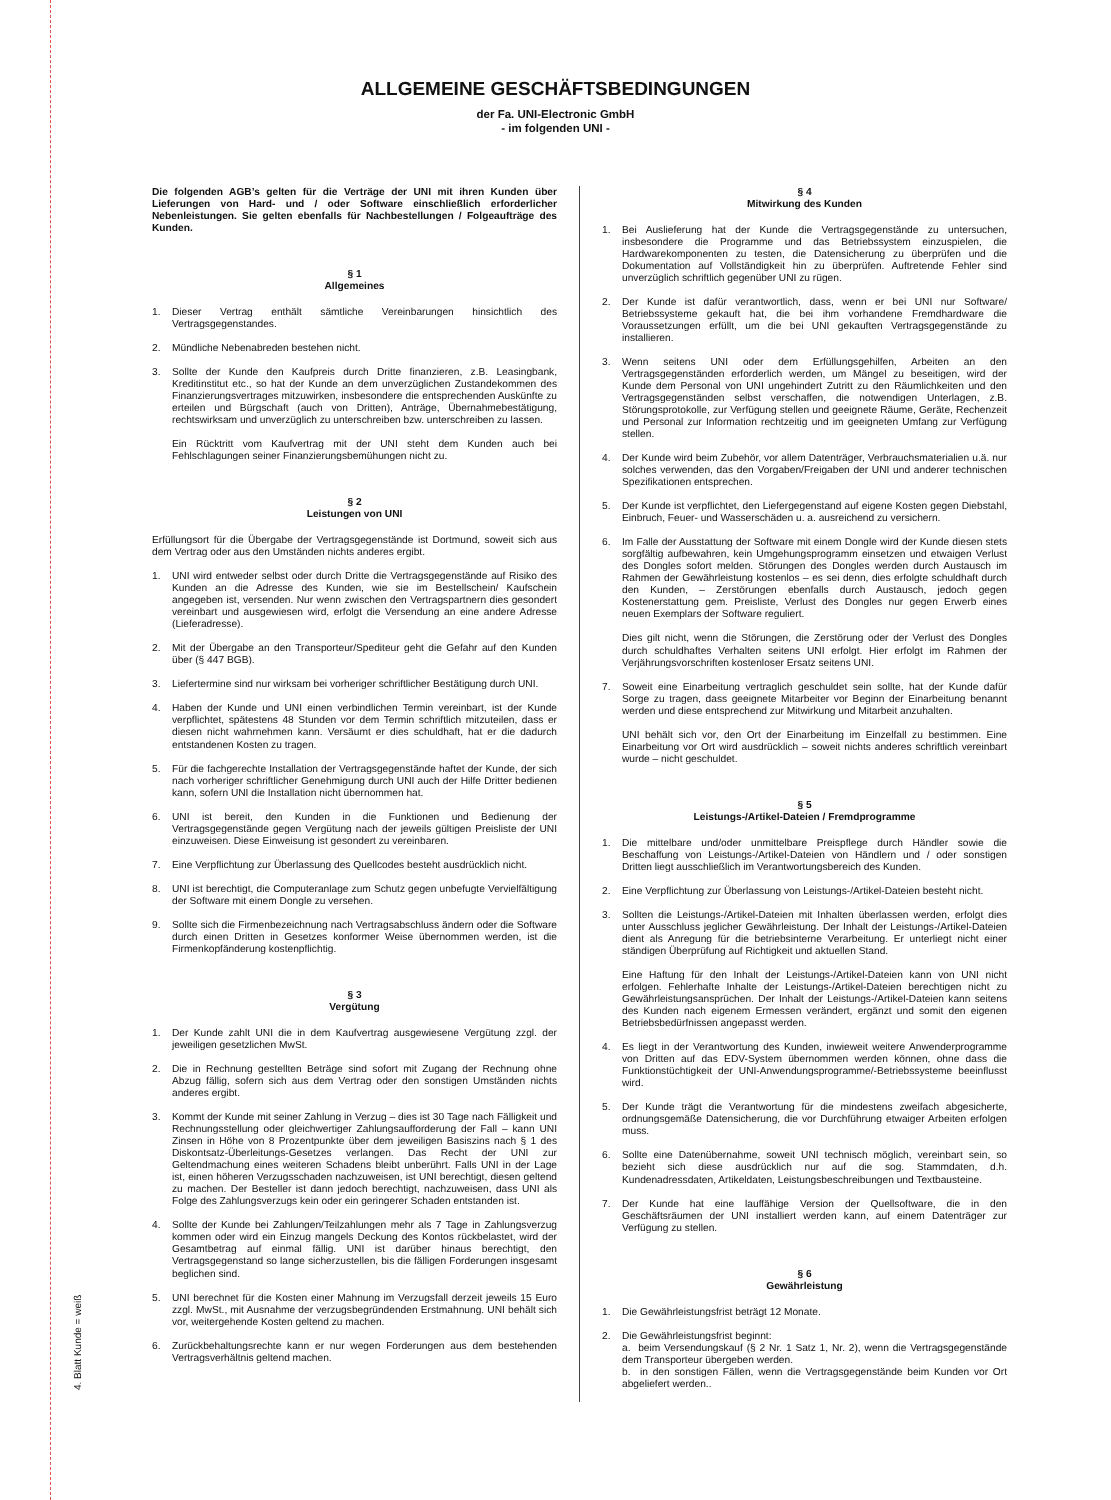4. Blatt Kunde = weiß
ALLGEMEINE GESCHÄFTSBEDINGUNGEN
der Fa. UNI-Electronic GmbH
- im folgenden UNI -
Die folgenden AGB’s gelten für die Verträge der UNI mit ihren Kunden über Lieferungen von Hard- und / oder Software einschließlich erforderlicher Nebenleistungen. Sie gelten ebenfalls für Nachbestellungen / Folgeaufträge des Kunden.
§ 1
Allgemeines
1. Dieser Vertrag enthält sämtliche Vereinbarungen hinsichtlich des Vertragsgegenstandes.
2. Mündliche Nebenabreden bestehen nicht.
3. Sollte der Kunde den Kaufpreis durch Dritte finanzieren, z.B. Leasingbank, Kreditinstitut etc., so hat der Kunde an dem unverzüglichen Zustandekommen des Finanzierungsvertrages mitzuwirken, insbesondere die entsprechenden Auskünfte zu erteilen und Bürgschaft (auch von Dritten), Anträge, Übernahmebestätigung, rechtswirksam und unverzüglich zu unterschreiben bzw. unterschreiben zu lassen.
Ein Rücktritt vom Kaufvertrag mit der UNI steht dem Kunden auch bei Fehlschlagungen seiner Finanzierungsbemühungen nicht zu.
§ 2
Leistungen von UNI
Erfüllungsort für die Übergabe der Vertragsgegenstände ist Dortmund, soweit sich aus dem Vertrag oder aus den Umständen nichts anderes ergibt.
1. UNI wird entweder selbst oder durch Dritte die Vertragsgegenstände auf Risiko des Kunden an die Adresse des Kunden, wie sie im Bestellschein/ Kaufschein angegeben ist, versenden. Nur wenn zwischen den Vertragspartnern dies gesondert vereinbart und ausgewiesen wird, erfolgt die Versendung an eine andere Adresse (Lieferadresse).
2. Mit der Übergabe an den Transporteur/Spediteur geht die Gefahr auf den Kunden über (§ 447 BGB).
3. Liefertermine sind nur wirksam bei vorheriger schriftlicher Bestätigung durch UNI.
4. Haben der Kunde und UNI einen verbindlichen Termin vereinbart, ist der Kunde verpflichtet, spätestens 48 Stunden vor dem Termin schriftlich mitzuteilen, dass er diesen nicht wahrnehmen kann. Versäumt er dies schuldhaft, hat er die dadurch entstandenen Kosten zu tragen.
5. Für die fachgerechte Installation der Vertragsgegenstände haftet der Kunde, der sich nach vorheriger schriftlicher Genehmigung durch UNI auch der Hilfe Dritter bedienen kann, sofern UNI die Installation nicht übernommen hat.
6. UNI ist bereit, den Kunden in die Funktionen und Bedienung der Vertragsgegenstände gegen Vergütung nach der jeweils gültigen Preisliste der UNI einzuweisen. Diese Einweisung ist gesondert zu vereinbaren.
7. Eine Verpflichtung zur Überlassung des Quellcodes besteht ausdrücklich nicht.
8. UNI ist berechtigt, die Computeranlage zum Schutz gegen unbefugte Vervielfältigung der Software mit einem Dongle zu versehen.
9. Sollte sich die Firmenbezeichnung nach Vertragsabschluss ändern oder die Software durch einen Dritten in Gesetzes konformer Weise übernommen werden, ist die Firmenkopfänderung kostenpflichtig.
§ 3
Vergütung
1. Der Kunde zahlt UNI die in dem Kaufvertrag ausgewiesene Vergütung zzgl. der jeweiligen gesetzlichen MwSt.
2. Die in Rechnung gestellten Beträge sind sofort mit Zugang der Rechnung ohne Abzug fällig, sofern sich aus dem Vertrag oder den sonstigen Umständen nichts anderes ergibt.
3. Kommt der Kunde mit seiner Zahlung in Verzug – dies ist 30 Tage nach Fälligkeit und Rechnungsstellung oder gleichwertiger Zahlungsaufforderung der Fall – kann UNI Zinsen in Höhe von 8 Prozentpunkte über dem jeweiligen Basiszins nach § 1 des Diskontsatz-Überleitungs-Gesetzes verlangen. Das Recht der UNI zur Geltendmachung eines weiteren Schadens bleibt unberührt. Falls UNI in der Lage ist, einen höheren Verzugsschaden nachzuweisen, ist UNI berechtigt, diesen geltend zu machen. Der Besteller ist dann jedoch berechtigt, nachzuweisen, dass UNI als Folge des Zahlungsverzugs kein oder ein geringerer Schaden entstanden ist.
4. Sollte der Kunde bei Zahlungen/Teilzahlungen mehr als 7 Tage in Zahlungsverzug kommen oder wird ein Einzug mangels Deckung des Kontos rückbelastet, wird der Gesamtbetrag auf einmal fällig. UNI ist darüber hinaus berechtigt, den Vertragsgegenstand so lange sicherzustellen, bis die fälligen Forderungen insgesamt beglichen sind.
5. UNI berechnet für die Kosten einer Mahnung im Verzugsfall derzeit jeweils 15 Euro zzgl. MwSt., mit Ausnahme der verzugsbegründenden Erstmahnung. UNI behält sich vor, weitergehende Kosten geltend zu machen.
6. Zurückbehaltungsrechte kann er nur wegen Forderungen aus dem bestehenden Vertragsverhältnis geltend machen.
§ 4
Mitwirkung des Kunden
1. Bei Auslieferung hat der Kunde die Vertragsgegenstände zu untersuchen, insbesondere die Programme und das Betriebssystem einzuspielen, die Hardwarekomponenten zu testen, die Datensicherung zu überprüfen und die Dokumentation auf Vollständigkeit hin zu überprüfen. Auftretende Fehler sind unverzüglich schriftlich gegenüber UNI zu rügen.
2. Der Kunde ist dafür verantwortlich, dass, wenn er bei UNI nur Software/ Betriebssysteme gekauft hat, die bei ihm vorhandene Fremdhardware die Voraussetzungen erfüllt, um die bei UNI gekauften Vertragsgegenstände zu installieren.
3. Wenn seitens UNI oder dem Erfüllungsgehilfen, Arbeiten an den Vertragsgegenständen erforderlich werden, um Mängel zu beseitigen, wird der Kunde dem Personal von UNI ungehindert Zutritt zu den Räumlichkeiten und den Vertragsgegenständen selbst verschaffen, die notwendigen Unterlagen, z.B. Störungsprotokolle, zur Verfügung stellen und geeignete Räume, Geräte, Rechenzeit und Personal zur Information rechtzeitig und im geeigneten Umfang zur Verfügung stellen.
4. Der Kunde wird beim Zubehör, vor allem Datenträger, Verbrauchsmaterialien u.ä. nur solches verwenden, das den Vorgaben/Freigaben der UNI und anderer technischen Spezifikationen entsprechen.
5. Der Kunde ist verpflichtet, den Liefergegenstand auf eigene Kosten gegen Diebstahl, Einbruch, Feuer- und Wasserschäden u. a. ausreichend zu versichern.
6. Im Falle der Ausstattung der Software mit einem Dongle wird der Kunde diesen stets sorgfältig aufbewahren, kein Umgehungsprogramm einsetzen und etwaigen Verlust des Dongles sofort melden. Störungen des Dongles werden durch Austausch im Rahmen der Gewährleistung kostenlos – es sei denn, dies erfolgte schuldhaft durch den Kunden, – Zerstörungen ebenfalls durch Austausch, jedoch gegen Kostenerstattung gem. Preisliste, Verlust des Dongles nur gegen Erwerb eines neuen Exemplars der Software reguliert.
Dies gilt nicht, wenn die Störungen, die Zerstörung oder der Verlust des Dongles durch schuldhaftes Verhalten seitens UNI erfolgt. Hier erfolgt im Rahmen der Verjährungsvorschriften kostenloser Ersatz seitens UNI.
7. Soweit eine Einarbeitung vertraglich geschuldet sein sollte, hat der Kunde dafür Sorge zu tragen, dass geeignete Mitarbeiter vor Beginn der Einarbeitung benannt werden und diese entsprechend zur Mitwirkung und Mitarbeit anzuhalten.
UNI behält sich vor, den Ort der Einarbeitung im Einzelfall zu bestimmen. Eine Einarbeitung vor Ort wird ausdrücklich – soweit nichts anderes schriftlich vereinbart wurde – nicht geschuldet.
§ 5
Leistungs-/Artikel-Dateien / Fremdprogramme
1. Die mittelbare und/oder unmittelbare Preispflege durch Händler sowie die Beschaffung von Leistungs-/Artikel-Dateien von Händlern und / oder sonstigen Dritten liegt ausschließlich im Verantwortungsbereich des Kunden.
2. Eine Verpflichtung zur Überlassung von Leistungs-/Artikel-Dateien besteht nicht.
3. Sollten die Leistungs-/Artikel-Dateien mit Inhalten überlassen werden, erfolgt dies unter Ausschluss jeglicher Gewährleistung. Der Inhalt der Leistungs-/Artikel-Dateien dient als Anregung für die betriebsinterne Verarbeitung. Er unterliegt nicht einer ständigen Überprüfung auf Richtigkeit und aktuellen Stand.
Eine Haftung für den Inhalt der Leistungs-/Artikel-Dateien kann von UNI nicht erfolgen. Fehlerhafte Inhalte der Leistungs-/Artikel-Dateien berechtigen nicht zu Gewährleistungsansprüchen. Der Inhalt der Leistungs-/Artikel-Dateien kann seitens des Kunden nach eigenem Ermessen verändert, ergänzt und somit den eigenen Betriebsbedürfnissen angepasst werden.
4. Es liegt in der Verantwortung des Kunden, inwieweit weitere Anwenderprogramme von Dritten auf das EDV-System übernommen werden können, ohne dass die Funktionstüchtigkeit der UNI-Anwendungsprogramme/-Betriebssysteme beeinflusst wird.
5. Der Kunde trägt die Verantwortung für die mindestens zweifach abgesicherte, ordnungsgemäße Datensicherung, die vor Durchführung etwaiger Arbeiten erfolgen muss.
6. Sollte eine Datenübernahme, soweit UNI technisch möglich, vereinbart sein, so bezieht sich diese ausdrücklich nur auf die sog. Stammdaten, d.h. Kundenadressdaten, Artikeldaten, Leistungsbeschreibungen und Textbausteine.
7. Der Kunde hat eine lauffähige Version der Quellsoftware, die in den Geschäftsräumen der UNI installiert werden kann, auf einem Datenträger zur Verfügung zu stellen.
§ 6
Gewährleistung
1. Die Gewährleistungsfrist beträgt 12 Monate.
2. Die Gewährleistungsfrist beginnt:
a. beim Versendungskauf (§ 2 Nr. 1 Satz 1, Nr. 2), wenn die Vertragsgegenstände dem Transporteur übergeben werden.
b. in den sonstigen Fällen, wenn die Vertragsgegenstände beim Kunden vor Ort abgeliefert werden..